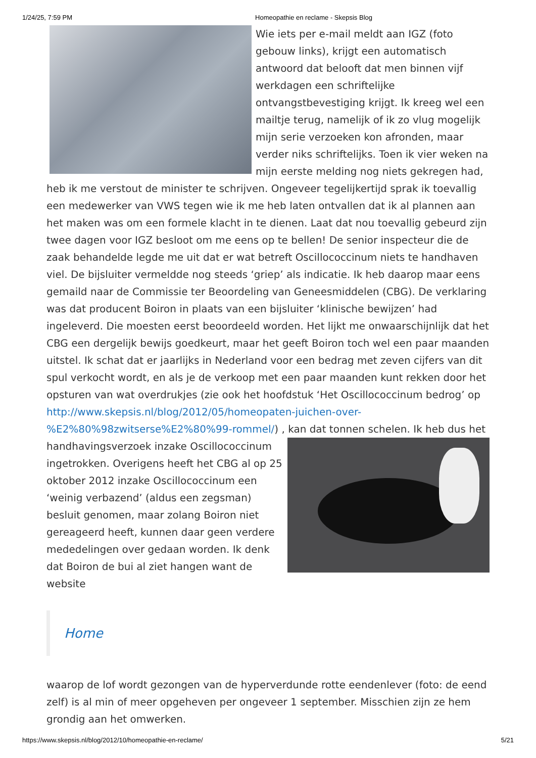1/24/25, 7:59 PM Homeopathie en reclame - Skepsis Blog
Wie iets per e-mail meldt aan IGZ (foto gebouw links), krijgt een automatisch antwoord dat belooft dat men binnen vijf werkdagen een schriftelijke ontvangstbevestiging krijgt. Ik kreeg wel een mailtje terug, namelijk of ik zo vlug mogelijk mijn serie verzoeken kon afronden, maar verder niks schriftelijks. Toen ik vier weken na mijn eerste melding nog niets gekregen had, heb ik me verstout de minister te schrijven. Ongeveer tegelijkertijd sprak ik toevallig een medewerker van VWS tegen wie ik me heb laten ontvallen dat ik al plannen aan het maken was om een formele klacht in te dienen. Laat dat nou toevallig gebeurd zijn twee dagen voor IGZ besloot om me eens op te bellen! De senior inspecteur die de zaak behandelde legde me uit dat er wat betreft Oscillococcinum niets te handhaven viel. De bijsluiter vermeldde nog steeds ‘griep’ als indicatie. Ik heb daarop maar eens gemaild naar de Commissie ter Beoordeling van Geneesmiddelen (CBG). De verklaring was dat producent Boiron in plaats van een bijsluiter ‘klinische bewijzen’ had ingeleverd. Die moesten eerst beoordeeld worden. Het lijkt me onwaarschijnlijk dat het CBG een dergelijk bewijs goedkeurt, maar het geeft Boiron toch wel een paar maanden uitstel. Ik schat dat er jaarlijks in Nederland voor een bedrag met zeven cijfers van dit spul verkocht wordt, en als je de verkoop met een paar maanden kunt rekken door het opsturen van wat overdrukjes (zie ook het hoofdstuk ‘Het Oscillococcinum bedrog’ op http://www.skepsis.nl/blog/2012/05/homeopaten-juichen-over-%E2%80%98zwitserse%E2%80%99-rommel/) , kan dat tonnen schelen. Ik heb dus het handhavingsverzoek inzake Oscillococcinum ingetrokken. Overigens heeft het CBG al op 25 oktober 2012 inzake Oscillococcinum een ‘weinig verbazend’ (aldus een zegsman) besluit genomen, maar zolang Boiron niet gereageerd heeft, kunnen daar geen verdere mededelingen over gedaan worden. Ik denk dat Boiron de bui al ziet hangen want de website
Home
waarop de lof wordt gezongen van de hyperverdunde rotte eendenlever (foto: de eend zelf) is al min of meer opgeheven per ongeveer 1 september. Misschien zijn ze hem grondig aan het omwerken.
https://www.skepsis.nl/blog/2012/10/homeopathie-en-reclame/ 5/21